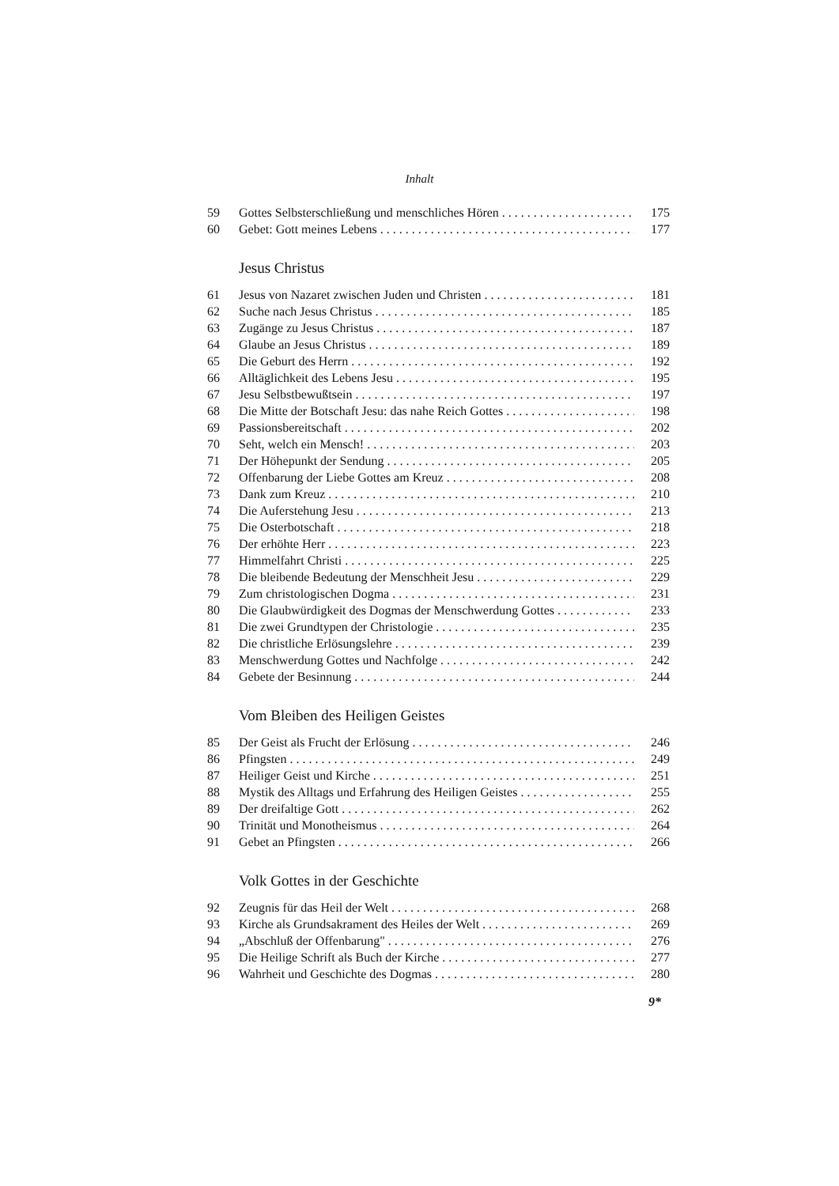Inhalt
59 Gottes Selbsterschließung und menschliches Hören 175
60 Gebet: Gott meines Lebens 177
Jesus Christus
61 Jesus von Nazaret zwischen Juden und Christen 181
62 Suche nach Jesus Christus 185
63 Zugänge zu Jesus Christus 187
64 Glaube an Jesus Christus 189
65 Die Geburt des Herrn 192
66 Alltäglichkeit des Lebens Jesu 195
67 Jesu Selbstbewußtsein 197
68 Die Mitte der Botschaft Jesu: das nahe Reich Gottes 198
69 Passionsbereitschaft 202
70 Seht, welch ein Mensch! 203
71 Der Höhepunkt der Sendung 205
72 Offenbarung der Liebe Gottes am Kreuz 208
73 Dank zum Kreuz 210
74 Die Auferstehung Jesu 213
75 Die Osterbotschaft 218
76 Der erhöhte Herr 223
77 Himmelfahrt Christi 225
78 Die bleibende Bedeutung der Menschheit Jesu 229
79 Zum christologischen Dogma 231
80 Die Glaubwürdigkeit des Dogmas der Menschwerdung Gottes 233
81 Die zwei Grundtypen der Christologie 235
82 Die christliche Erlösungslehre 239
83 Menschwerdung Gottes und Nachfolge 242
84 Gebete der Besinnung 244
Vom Bleiben des Heiligen Geistes
85 Der Geist als Frucht der Erlösung 246
86 Pfingsten 249
87 Heiliger Geist und Kirche 251
88 Mystik des Alltags und Erfahrung des Heiligen Geistes 255
89 Der dreifaltige Gott 262
90 Trinität und Monotheismus 264
91 Gebet an Pfingsten 266
Volk Gottes in der Geschichte
92 Zeugnis für das Heil der Welt 268
93 Kirche als Grundsakrament des Heiles der Welt 269
94 „Abschluß der Offenbarung" 276
95 Die Heilige Schrift als Buch der Kirche 277
96 Wahrheit und Geschichte des Dogmas 280
9*